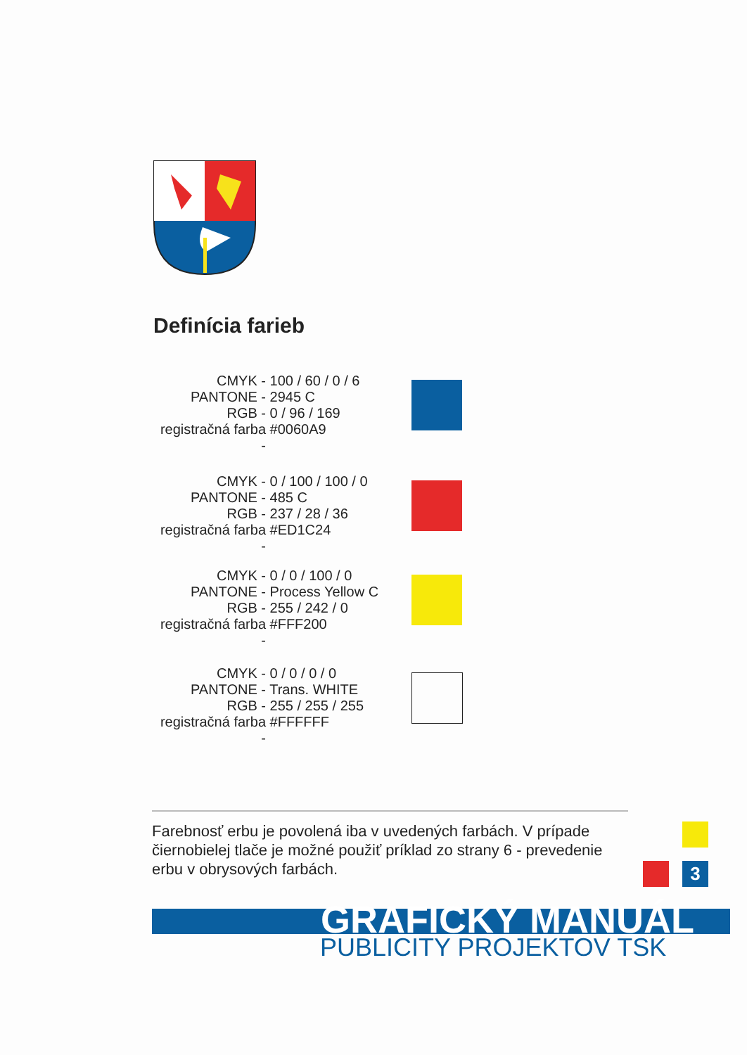Definícia farieb
CMYK -
PANTONE -
RGB -
registračná farba -
100 / 60 / 0 / 6 2945 C 0 / 96 / 169 #0060A9
CMYK -
PANTONE -
RGB -
registračná farba -
0 / 100 / 100 / 0 485 C 237 / 28 / 36 #ED1C24
CMYK -
PANTONE -
RGB -
registračná farba -
0 / 0 / 100 / 0 Process Yellow C 255 / 242 / 0 #FFF200
CMYK -
PANTONE -
RGB -
registračná farba -
0 / 0 / 0 / 0 Trans. WHITE 255 / 255 / 255 #FFFFFF
Farebnosť erbu je povolená iba v uvedených farbách. V prípade čiernobielej tlače je možné použiť príklad zo strany 6 - prevedenie erbu v obrysových farbách.
3
GRAFICKÝ MANUÁL
PUBLICITY PROJEKTOV TSK